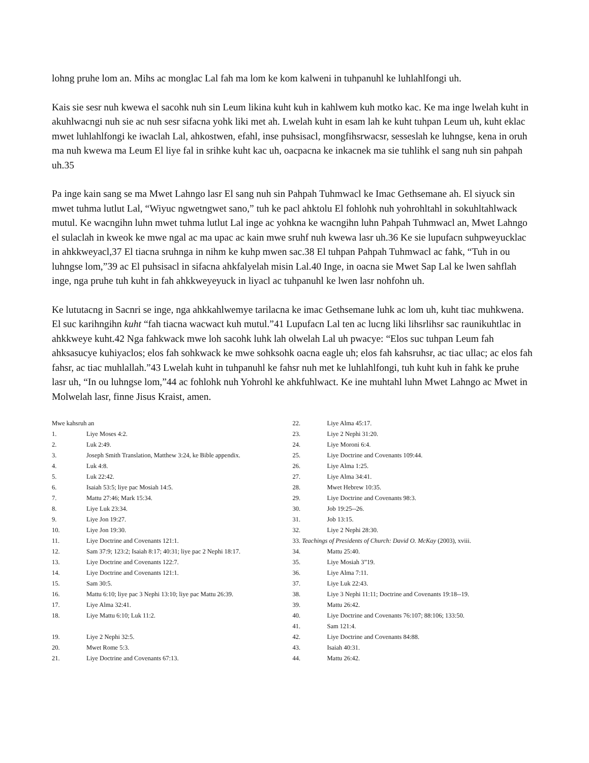lohng pruhe lom an. Mihs ac monglac Lal fah ma lom ke kom kalweni in tuhpanuhl ke luhlahlfongi uh.
Kais sie sesr nuh kwewa el sacohk nuh sin Leum likina kuht kuh in kahlwem kuh motko kac. Ke ma inge lwelah kuht in akuhlwacngi nuh sie ac nuh sesr sifacna yohk liki met ah. Lwelah kuht in esam lah ke kuht tuhpan Leum uh, kuht eklac mwet luhlahlfongi ke iwaclah Lal, ahkostwen, efahl, inse puhsisacl, mongfihsrwacsr, sesseslah ke luhngse, kena in oruh ma nuh kwewa ma Leum El liye fal in srihke kuht kac uh, oacpacna ke inkacnek ma sie tuhlihk el sang nuh sin pahpah uh.35
Pa inge kain sang se ma Mwet Lahngo lasr El sang nuh sin Pahpah Tuhmwacl ke Imac Gethsemane ah. El siyuck sin mwet tuhma lutlut Lal, “Wiyuc ngwetngwet sano,” tuh ke pacl ahktolu El fohlohk nuh yohrohltahl in sokuhltahlwack mutul. Ke wacngihn luhn mwet tuhma lutlut Lal inge ac yohkna ke wacngihn luhn Pahpah Tuhmwacl an, Mwet Lahngo el sulaclah in kweok ke mwe ngal ac ma upac ac kain mwe sruhf nuh kwewa lasr uh.36 Ke sie lupufacn suhpweyucklac in ahkkweyacl,37 El tiacna sruhnga in nihm ke kuhp mwen sac.38 El tuhpan Pahpah Tuhmwacl ac fahk, “Tuh in ou luhngse lom,”39 ac El puhsisacl in sifacna ahkfalyelah misin Lal.40 Inge, in oacna sie Mwet Sap Lal ke lwen sahflah inge, nga pruhe tuh kuht in fah ahkkweyeyuck in liyacl ac tuhpanuhl ke lwen lasr nohfohn uh.
Ke lututacng in Sacnri se inge, nga ahkkahlwemye tarilacna ke imac Gethsemane luhk ac lom uh, kuht tiac muhkwena. El suc karihngihn kuht “fah tiacna wacwact kuh mutul.”41 Lupufacn Lal ten ac lucng liki lihsrlihsr sac raunikuhtlac in ahkkweye kuht.42 Nga fahkwack mwe loh sacohk luhk lah olwelah Lal uh pwacye: “Elos suc tuhpan Leum fah ahksasucye kuhiyaclos; elos fah sohkwack ke mwe sohksohk oacna eagle uh; elos fah kahsruhsr, ac tiac ullac; ac elos fah fahsr, ac tiac muhlallah.”43 Lwelah kuht in tuhpanuhl ke fahsr nuh met ke luhlahlfongi, tuh kuht kuh in fahk ke pruhe lasr uh, “In ou luhngse lom,”44 ac fohlohk nuh Yohrohl ke ahkfuhlwact. Ke ine muhtahl luhn Mwet Lahngo ac Mwet in Molwelah lasr, finne Jisus Kraist, amen.
Mwe kahsruh an
1. Liye Moses 4:2.
2. Luk 2:49.
3. Joseph Smith Translation, Matthew 3:24, ke Bible appendix.
4. Luk 4:8.
5. Luk 22:42.
6. Isaiah 53:5; liye pac Mosiah 14:5.
7. Mattu 27:46; Mark 15:34.
8. Liye Luk 23:34.
9. Liye Jon 19:27.
10. Liye Jon 19:30.
11. Liye Doctrine and Covenants 121:1.
12. Sam 37:9; 123:2; Isaiah 8:17; 40:31; liye pac 2 Nephi 18:17.
13. Liye Doctrine and Covenants 122:7.
14. Liye Doctrine and Covenants 121:1.
15. Sam 30:5.
16. Mattu 6:10; liye pac 3 Nephi 13:10; liye pac Mattu 26:39.
17. Liye Alma 32:41.
18. Liye Mattu 6:10; Luk 11:2.
19. Liye 2 Nephi 32:5.
20. Mwet Rome 5:3.
21. Liye Doctrine and Covenants 67:13.
22. Liye Alma 45:17.
23. Liye 2 Nephi 31:20.
24. Liye Moroni 6:4.
25. Liye Doctrine and Covenants 109:44.
26. Liye Alma 1:25.
27. Liye Alma 34:41.
28. Mwet Hebrew 10:35.
29. Liye Doctrine and Covenants 98:3.
30. Job 19:25--26.
31. Job 13:15.
32. Liye 2 Nephi 28:30.
33. Teachings of Presidents of Church: David O. McKay (2003), xviii.
34. Mattu 25:40.
35. Liye Mosiah 3”19.
36. Liye Alma 7:11.
37. Liye Luk 22:43.
38. Liye 3 Nephi 11:11; Doctrine and Covenants 19:18--19.
39. Mattu 26:42.
40. Liye Doctrine and Covenants 76:107; 88:106; 133:50.
41. Sam 121:4.
42. Liye Doctrine and Covenants 84:88.
43. Isaiah 40:31.
44. Mattu 26:42.